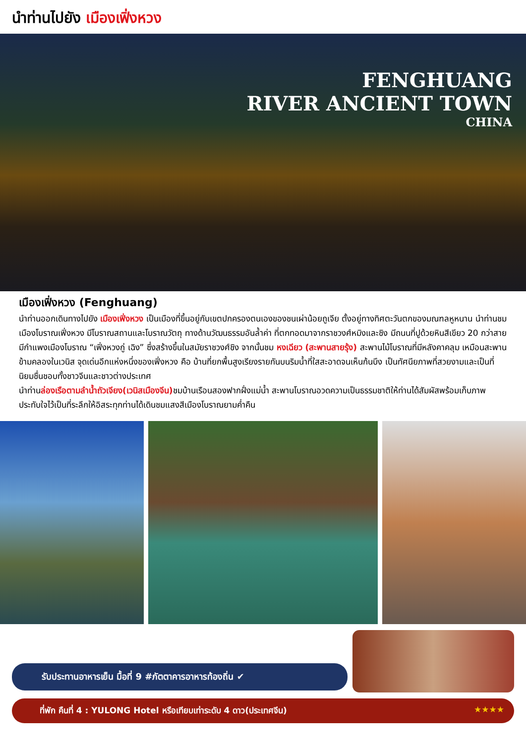นำท่านไปยัง เมืองเฟิ่งหวง
FENGHUANG
RIVER ANCIENT TOWN
CHINA
เมืองเฟิ่งหวง (Fenghuang)
นำท่านออกเดินทางไปยัง เมืองเฟิ่งหวง เป็นเมืองที่ขึ้นอยู่กับเขตปกครองตนเองของชนเผ่าน้อยถูเจีย ตั้งอยู่ทางทิศตะวันตกของมณฑลหูหนาน นำท่านชม เมืองโบราณเฟิ่งหวง มีโบราณสถานและโบราณวัตถุ ทางด้านวัฒนธรรมอันล้ำค่า ที่ตกทอดมาจากราชวงศ์หมิงและชิง มีถนนที่ปูด้วยหินสีเขียว 20 กว่าสาย มีกำแพงเมืองโบราณ “เฟิ่งหวงกู่ เฉิง” ซึ่งสร้างขึ้นในสมัยราชวงศ์ชิง จากนั้นชม หงเฉียว (สะพานสายรุ้ง) สะพานไม้โบราณที่มีหลังคาคลุม เหมือนสะพานข้ามคลองในเวนิส จุดเด่นอีกแห่งหนึ่งของเฟิ่งหวง คือ บ้านที่ยกพื้นสูงเรียงรายกันบนริมน้ำที่ใสสะอาดจนเห็นก้นบึง เป็นทัศนียภาพที่สวยงามและเป็นที่นิยมชื่นชอบทั้งชาวจีนและชาวต่างประเทศ
นำท่านล่องเรือตามลำน้ำถัวเจียง(เวนิสเมืองจีน) ชมบ้านเรือนสองฟากฝั่งแม่น้ำ สะพานโบราณอวดความเป็นธรรมชาติให้ท่านได้สัมผัสพร้อมเก็บภาพประทับใจไว้เป็นที่ระลึกให้อิสระทุกท่านได้เดินชมแสงสีเมืองโบราณยามค่ำคืน
รับประทานอาหารเย็น มื้อที่ 9 #ภัตตาคารอาหารท้องถิ่น ✔
ที่พัก คืนที่ 4 : YULONG Hotel หรือเทียบเท่าระดับ 4 ดาว(ประเทศจีน) ★★★★